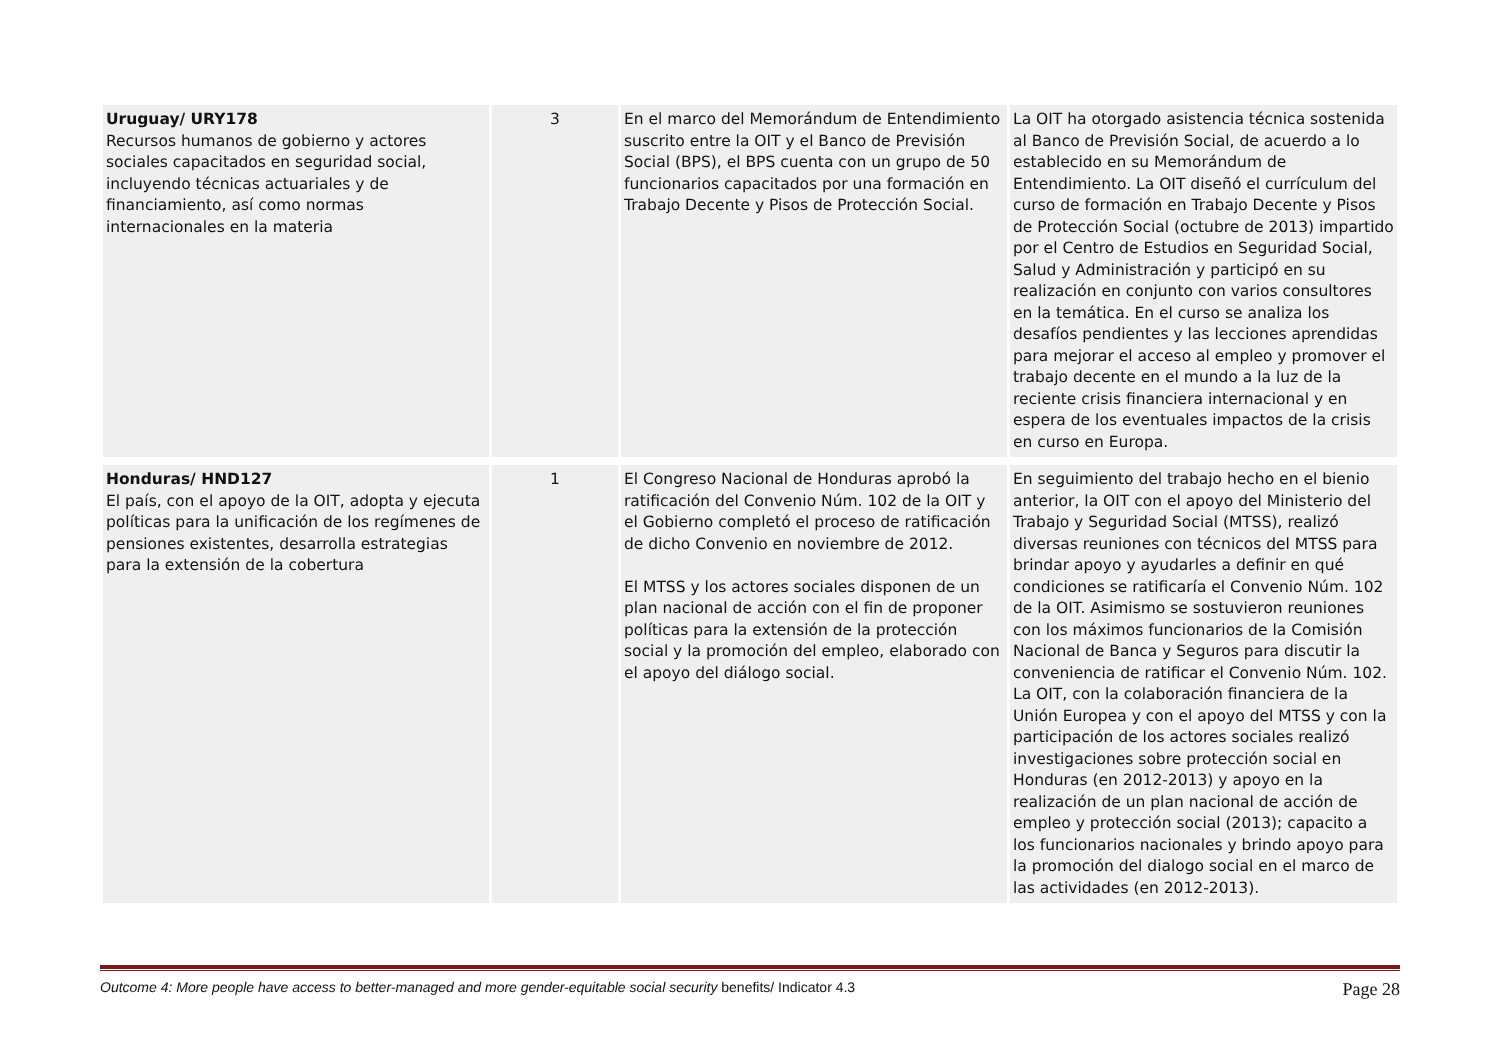| Uruguay/ URY178 Recursos humanos de gobierno y actores sociales capacitados en seguridad social, incluyendo técnicas actuariales y de financiamiento, así como normas internacionales en la materia | 3 | En el marco del Memorándum de Entendimiento suscrito entre la OIT y el Banco de Previsión Social (BPS), el BPS cuenta con un grupo de 50 funcionarios capacitados por una formación en Trabajo Decente y Pisos de Protección Social. | La OIT ha otorgado asistencia técnica sostenida al Banco de Previsión Social, de acuerdo a lo establecido en su Memorándum de Entendimiento. La OIT diseñó el currículum del curso de formación en Trabajo Decente y Pisos de Protección Social (octubre de 2013) impartido por el Centro de Estudios en Seguridad Social, Salud y Administración y participó en su realización en conjunto con varios consultores en la temática. En el curso se analiza los desafíos pendientes y las lecciones aprendidas para mejorar el acceso al empleo y promover el trabajo decente en el mundo a la luz de la reciente crisis financiera internacional y en espera de los eventuales impactos de la crisis en curso en Europa. |
| Honduras/ HND127 El país, con el apoyo de la OIT, adopta y ejecuta políticas para la unificación de los regímenes de pensiones existentes, desarrolla estrategias para la extensión de la cobertura | 1 | El Congreso Nacional de Honduras aprobó la ratificación del Convenio Núm. 102 de la OIT y el Gobierno completó el proceso de ratificación de dicho Convenio en noviembre de 2012. El MTSS y los actores sociales disponen de un plan nacional de acción con el fin de proponer políticas para la extensión de la protección social y la promoción del empleo, elaborado con el apoyo del diálogo social. | En seguimiento del trabajo hecho en el bienio anterior, la OIT con el apoyo del Ministerio del Trabajo y Seguridad Social (MTSS), realizó diversas reuniones con técnicos del MTSS para brindar apoyo y ayudarles a definir en qué condiciones se ratificaría el Convenio Núm. 102 de la OIT. Asimismo se sostuvieron reuniones con los máximos funcionarios de la Comisión Nacional de Banca y Seguros para discutir la conveniencia de ratificar el Convenio Núm. 102. La OIT, con la colaboración financiera de la Unión Europea y con el apoyo del MTSS y con la participación de los actores sociales realizó investigaciones sobre protección social en Honduras (en 2012-2013) y apoyo en la realización de un plan nacional de acción de empleo y protección social (2013); capacito a los funcionarios nacionales y brindo apoyo para la promoción del dialogo social en el marco de las actividades (en 2012-2013). |
Outcome 4: More people have access to better-managed and more gender-equitable social security benefits/ Indicator 4.3 Page 28